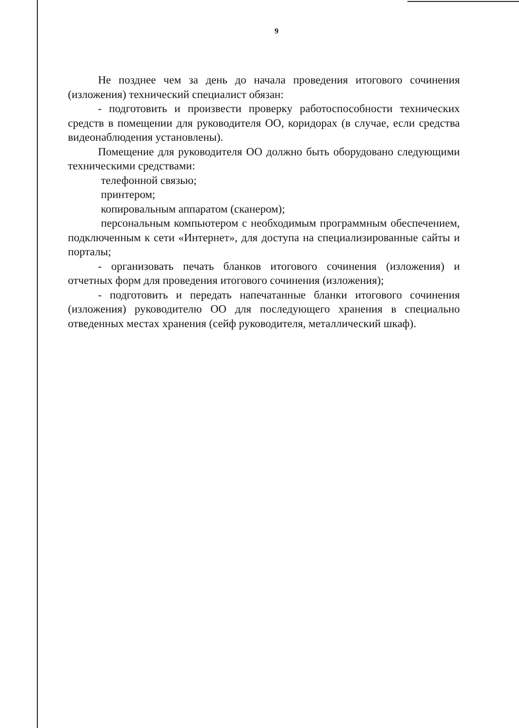9
Не позднее чем за день до начала проведения итогового сочинения (изложения) технический специалист обязан:
- подготовить и произвести проверку работоспособности технических средств в помещении для руководителя ОО, коридорах (в случае, если средства видеонаблюдения установлены).
Помещение для руководителя ОО должно быть оборудовано следующими техническими средствами:
телефонной связью;
принтером;
копировальным аппаратом (сканером);
персональным компьютером с необходимым программным обеспечением, подключенным к сети «Интернет», для доступа на специализированные сайты и порталы;
- организовать печать бланков итогового сочинения (изложения) и отчетных форм для проведения итогового сочинения (изложения);
- подготовить и передать напечатанные бланки итогового сочинения (изложения) руководителю ОО для последующего хранения в специально отведенных местах хранения (сейф руководителя, металлический шкаф).